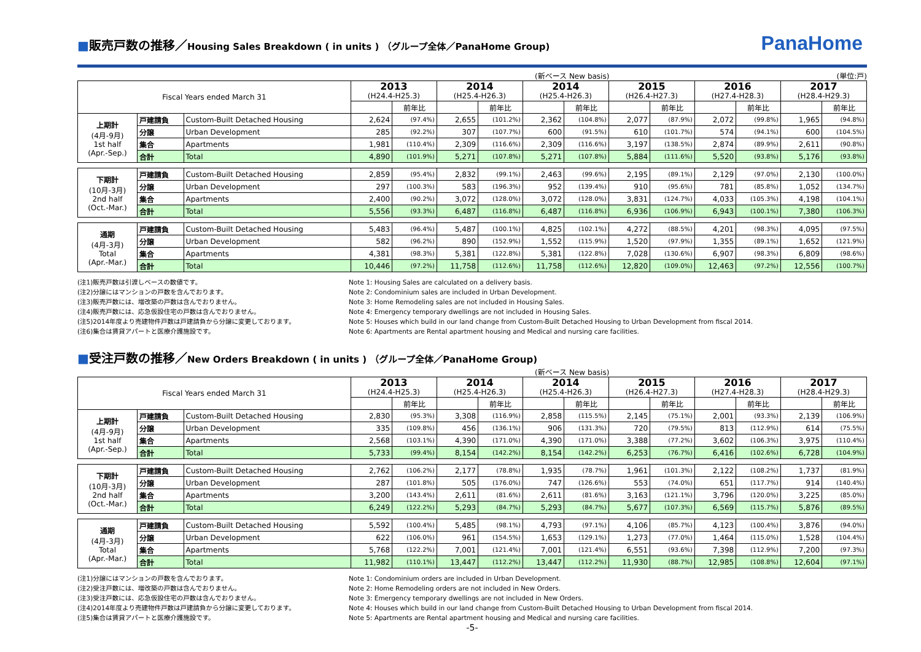PanaHome
■販売戸数の推移／Housing Sales Breakdown ( in units ) （グループ全体／PanaHome Group)
(新ベース New basis) (単位:戸)
| Fiscal Years ended March 31 | | | 2013 (H24.4-H25.3) | | 2014 (H25.4-H26.3) | | 2014 (H25.4-H26.3) | | 2015 (H26.4-H27.3) | | 2016 (H27.4-H28.3) | | 2017 (H28.4-H29.3) | |
| --- | --- | --- | --- | --- | --- | --- | --- | --- | --- | --- | --- | --- | --- | --- |
| | | | | 前年比 | | 前年比 | | 前年比 | | 前年比 | | 前年比 | | 前年比 |
| 上期計 (4月-9月) 1st half (Apr.-Sep.) | 戸建請負 | Custom-Built Detached Housing | 2,624 | (97.4%) | 2,655 | (101.2%) | 2,362 | (104.8%) | 2,077 | (87.9%) | 2,072 | (99.8%) | 1,965 | (94.8%) |
| | 分譲 | Urban Development | 285 | (92.2%) | 307 | (107.7%) | 600 | (91.5%) | 610 | (101.7%) | 574 | (94.1%) | 600 | (104.5%) |
| | 集合 | Apartments | 1,981 | (110.4%) | 2,309 | (116.6%) | 2,309 | (116.6%) | 3,197 | (138.5%) | 2,874 | (89.9%) | 2,611 | (90.8%) |
| | 合計 | Total | 4,890 | (101.9%) | 5,271 | (107.8%) | 5,271 | (107.8%) | 5,884 | (111.6%) | 5,520 | (93.8%) | 5,176 | (93.8%) |
| 下期計 (10月-3月) 2nd half (Oct.-Mar.) | 戸建請負 | Custom-Built Detached Housing | 2,859 | (95.4%) | 2,832 | (99.1%) | 2,463 | (99.6%) | 2,195 | (89.1%) | 2,129 | (97.0%) | 2,130 | (100.0%) |
| | 分譲 | Urban Development | 297 | (100.3%) | 583 | (196.3%) | 952 | (139.4%) | 910 | (95.6%) | 781 | (85.8%) | 1,052 | (134.7%) |
| | 集合 | Apartments | 2,400 | (90.2%) | 3,072 | (128.0%) | 3,072 | (128.0%) | 3,831 | (124.7%) | 4,033 | (105.3%) | 4,198 | (104.1%) |
| | 合計 | Total | 5,556 | (93.3%) | 6,487 | (116.8%) | 6,487 | (116.8%) | 6,936 | (106.9%) | 6,943 | (100.1%) | 7,380 | (106.3%) |
| 通期 (4月-3月) Total (Apr.-Mar.) | 戸建請負 | Custom-Built Detached Housing | 5,483 | (96.4%) | 5,487 | (100.1%) | 4,825 | (102.1%) | 4,272 | (88.5%) | 4,201 | (98.3%) | 4,095 | (97.5%) |
| | 分譲 | Urban Development | 582 | (96.2%) | 890 | (152.9%) | 1,552 | (115.9%) | 1,520 | (97.9%) | 1,355 | (89.1%) | 1,652 | (121.9%) |
| | 集合 | Apartments | 4,381 | (98.3%) | 5,381 | (122.8%) | 5,381 | (122.8%) | 7,028 | (130.6%) | 6,907 | (98.3%) | 6,809 | (98.6%) |
| | 合計 | Total | 10,446 | (97.2%) | 11,758 | (112.6%) | 11,758 | (112.6%) | 12,820 | (109.0%) | 12,463 | (97.2%) | 12,556 | (100.7%) |
(注1)販売戸数は引渡しベースの数値です。
(注2)分譲にはマンションの戸数を含んでおります。
(注3)販売戸数には、増改築の戸数は含んでおりません。
(注4)販売戸数には、応急仮設住宅の戸数は含んでおりません。
(注5)2014年度より売建物件戸数は戸建請負から分譲に変更しております。
(注6)集合は賃貸アパートと医療介護施設です。
Note 1: Housing Sales are calculated on a delivery basis.
Note 2: Condominium sales are included in Urban Development.
Note 3: Home Remodeling sales are not included in Housing Sales.
Note 4: Emergency temporary dwellings are not included in Housing Sales.
Note 5: Houses which build in our land change from Custom-Built Detached Housing to Urban Development from fiscal 2014.
Note 6: Apartments are Rental apartment housing and Medical and nursing care facilities.
■受注戸数の推移／New Orders Breakdown ( in units ) （グループ全体／PanaHome Group)
(新ベース New basis)
| Fiscal Years ended March 31 | | | 2013 (H24.4-H25.3) | | 2014 (H25.4-H26.3) | | 2014 (H25.4-H26.3) | | 2015 (H26.4-H27.3) | | 2016 (H27.4-H28.3) | | 2017 (H28.4-H29.3) | |
| --- | --- | --- | --- | --- | --- | --- | --- | --- | --- | --- | --- | --- | --- | --- |
| | | | | 前年比 | | 前年比 | | 前年比 | | 前年比 | | 前年比 | | 前年比 |
| 上期計 (4月-9月) 1st half (Apr.-Sep.) | 戸建請負 | Custom-Built Detached Housing | 2,830 | (95.3%) | 3,308 | (116.9%) | 2,858 | (115.5%) | 2,145 | (75.1%) | 2,001 | (93.3%) | 2,139 | (106.9%) |
| | 分譲 | Urban Development | 335 | (109.8%) | 456 | (136.1%) | 906 | (131.3%) | 720 | (79.5%) | 813 | (112.9%) | 614 | (75.5%) |
| | 集合 | Apartments | 2,568 | (103.1%) | 4,390 | (171.0%) | 4,390 | (171.0%) | 3,388 | (77.2%) | 3,602 | (106.3%) | 3,975 | (110.4%) |
| | 合計 | Total | 5,733 | (99.4%) | 8,154 | (142.2%) | 8,154 | (142.2%) | 6,253 | (76.7%) | 6,416 | (102.6%) | 6,728 | (104.9%) |
| 下期計 (10月-3月) 2nd half (Oct.-Mar.) | 戸建請負 | Custom-Built Detached Housing | 2,762 | (106.2%) | 2,177 | (78.8%) | 1,935 | (78.7%) | 1,961 | (101.3%) | 2,122 | (108.2%) | 1,737 | (81.9%) |
| | 分譲 | Urban Development | 287 | (101.8%) | 505 | (176.0%) | 747 | (126.6%) | 553 | (74.0%) | 651 | (117.7%) | 914 | (140.4%) |
| | 集合 | Apartments | 3,200 | (143.4%) | 2,611 | (81.6%) | 2,611 | (81.6%) | 3,163 | (121.1%) | 3,796 | (120.0%) | 3,225 | (85.0%) |
| | 合計 | Total | 6,249 | (122.2%) | 5,293 | (84.7%) | 5,293 | (84.7%) | 5,677 | (107.3%) | 6,569 | (115.7%) | 5,876 | (89.5%) |
| 通期 (4月-3月) Total (Apr.-Mar.) | 戸建請負 | Custom-Built Detached Housing | 5,592 | (100.4%) | 5,485 | (98.1%) | 4,793 | (97.1%) | 4,106 | (85.7%) | 4,123 | (100.4%) | 3,876 | (94.0%) |
| | 分譲 | Urban Development | 622 | (106.0%) | 961 | (154.5%) | 1,653 | (129.1%) | 1,273 | (77.0%) | 1,464 | (115.0%) | 1,528 | (104.4%) |
| | 集合 | Apartments | 5,768 | (122.2%) | 7,001 | (121.4%) | 7,001 | (121.4%) | 6,551 | (93.6%) | 7,398 | (112.9%) | 7,200 | (97.3%) |
| | 合計 | Total | 11,982 | (110.1%) | 13,447 | (112.2%) | 13,447 | (112.2%) | 11,930 | (88.7%) | 12,985 | (108.8%) | 12,604 | (97.1%) |
(注1)分譲にはマンションの戸数を含んでおります。
(注2)受注戸数には、増改築の戸数は含んでおりません。
(注3)受注戸数には、応急仮設住宅の戸数は含んでおりません。
(注4)2014年度より売建物件戸数は戸建請負から分譲に変更しております。
(注5)集合は賃貸アパートと医療介護施設です。
Note 1: Condominium orders are included in Urban Development.
Note 2: Home Remodeling orders are not included in New Orders.
Note 3: Emergency temporary dwellings are not included in New Orders.
Note 4: Houses which build in our land change from Custom-Built Detached Housing to Urban Development from fiscal 2014.
Note 5: Apartments are Rental apartment housing and Medical and nursing care facilities.
-5-